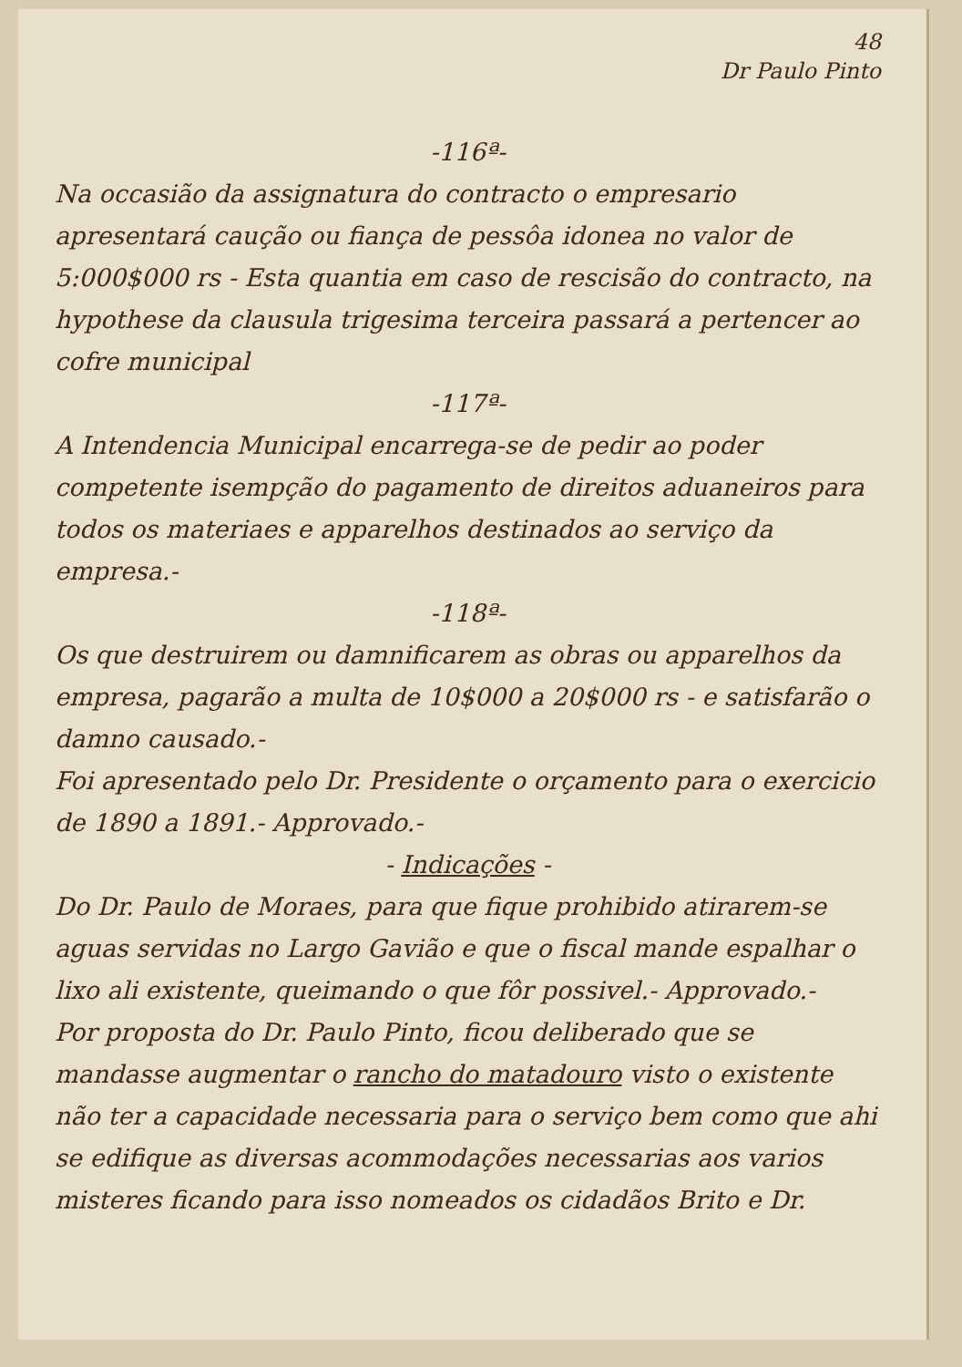48
Dr Paulo Pinto
-116ª-
Na occasião da assignatura do contracto o empresario apresentará caução ou fiança de pessôa idonea no valor de 5:000$000 rs - Esta quantia em caso de rescisão do contracto, na hypothese da clausula trigesima terceira passará a pertencer ao cofre municipal
-117ª-
A Intendencia Municipal encarrega-se de pedir ao poder competente isempção do pagamento de direitos aduaneiros para todos os materiaes e apparelhos destinados ao serviço da empresa.-
-118ª-
Os que destruirem ou damnificarem as obras ou apparelhos da empresa, pagarão a multa de 10$000 a 20$000 rs - e satisfarão o damno causado.-
Foi apresentado pelo Dr. Presidente o orçamento para o exercicio de 1890 a 1891.- Approvado.-
- Indicações -
Do Dr. Paulo de Moraes, para que fique prohibido atirarem-se aguas servidas no Largo Gavião e que o fiscal mande espalhar o lixo ali existente, queimando o que fôr possivel.- Approvado.-
Por proposta do Dr. Paulo Pinto, ficou deliberado que se mandasse augmentar o rancho do matadouro visto o existente não ter a capacidade necessaria para o serviço bem como que ahi se edifique as diversas acommodações necessarias aos varios misteres ficando para isso nomeados os cidadãos Brito e Dr.